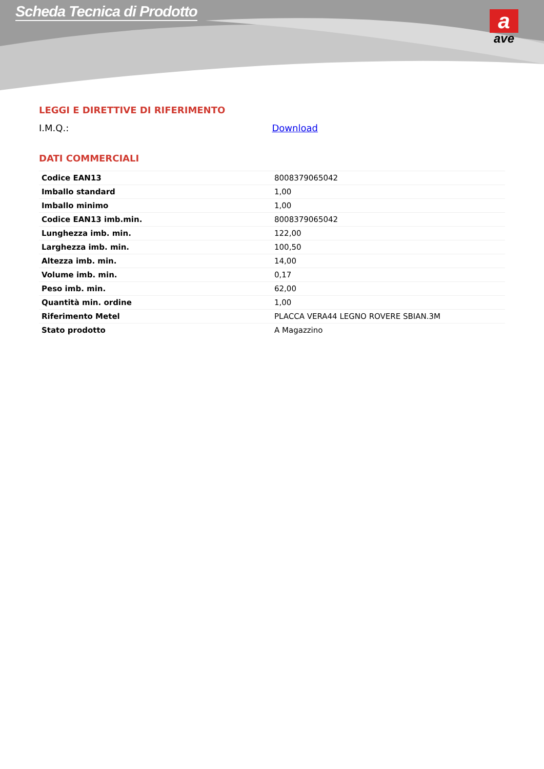Scheda Tecnica di Prodotto
a
ave
LEGGI E DIRETTIVE DI RIFERIMENTO
I.M.Q.: Download
DATI COMMERCIALI
| Codice EAN13 | 8008379065042 |
| Imballo standard | 1,00 |
| Imballo minimo | 1,00 |
| Codice EAN13 imb.min. | 8008379065042 |
| Lunghezza imb. min. | 122,00 |
| Larghezza imb. min. | 100,50 |
| Altezza imb. min. | 14,00 |
| Volume imb. min. | 0,17 |
| Peso imb. min. | 62,00 |
| Quantità min. ordine | 1,00 |
| Riferimento Metel | PLACCA VERA44 LEGNO ROVERE SBIAN.3M |
| Stato prodotto | A Magazzino |